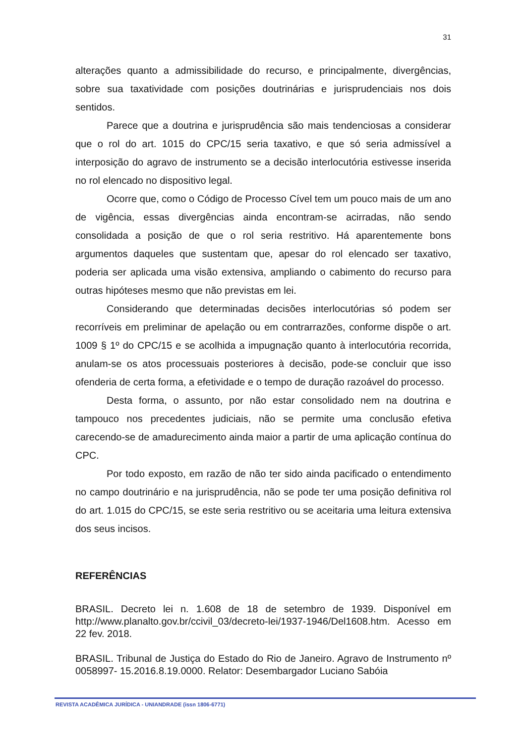31
alterações quanto a admissibilidade do recurso, e principalmente, divergências, sobre sua taxatividade com posições doutrinárias e jurisprudenciais nos dois sentidos.
Parece que a doutrina e jurisprudência são mais tendenciosas a considerar que o rol do art. 1015 do CPC/15 seria taxativo, e que só seria admissível a interposição do agravo de instrumento se a decisão interlocutória estivesse inserida no rol elencado no dispositivo legal.
Ocorre que, como o Código de Processo Cível tem um pouco mais de um ano de vigência, essas divergências ainda encontram-se acirradas, não sendo consolidada a posição de que o rol seria restritivo. Há aparentemente bons argumentos daqueles que sustentam que, apesar do rol elencado ser taxativo, poderia ser aplicada uma visão extensiva, ampliando o cabimento do recurso para outras hipóteses mesmo que não previstas em lei.
Considerando que determinadas decisões interlocutórias só podem ser recorríveis em preliminar de apelação ou em contrarrazões, conforme dispõe o art. 1009 § 1º do CPC/15 e se acolhida a impugnação quanto à interlocutória recorrida, anulam-se os atos processuais posteriores à decisão, pode-se concluir que isso ofenderia de certa forma, a efetividade e o tempo de duração razoável do processo.
Desta forma, o assunto, por não estar consolidado nem na doutrina e tampouco nos precedentes judiciais, não se permite uma conclusão efetiva carecendo-se de amadurecimento ainda maior a partir de uma aplicação contínua do CPC.
Por todo exposto, em razão de não ter sido ainda pacificado o entendimento no campo doutrinário e na jurisprudência, não se pode ter uma posição definitiva rol do art. 1.015 do CPC/15, se este seria restritivo ou se aceitaria uma leitura extensiva dos seus incisos.
REFERÊNCIAS
BRASIL. Decreto lei n. 1.608 de 18 de setembro de 1939. Disponível em http://www.planalto.gov.br/ccivil_03/decreto-lei/1937-1946/Del1608.htm. Acesso em 22 fev. 2018.
BRASIL. Tribunal de Justiça do Estado do Rio de Janeiro. Agravo de Instrumento nº 0058997- 15.2016.8.19.0000. Relator: Desembargador Luciano Sabóia
REVISTA ACADÊMICA JURÍDICA - UNIANDRADE (issn 1806-6771)